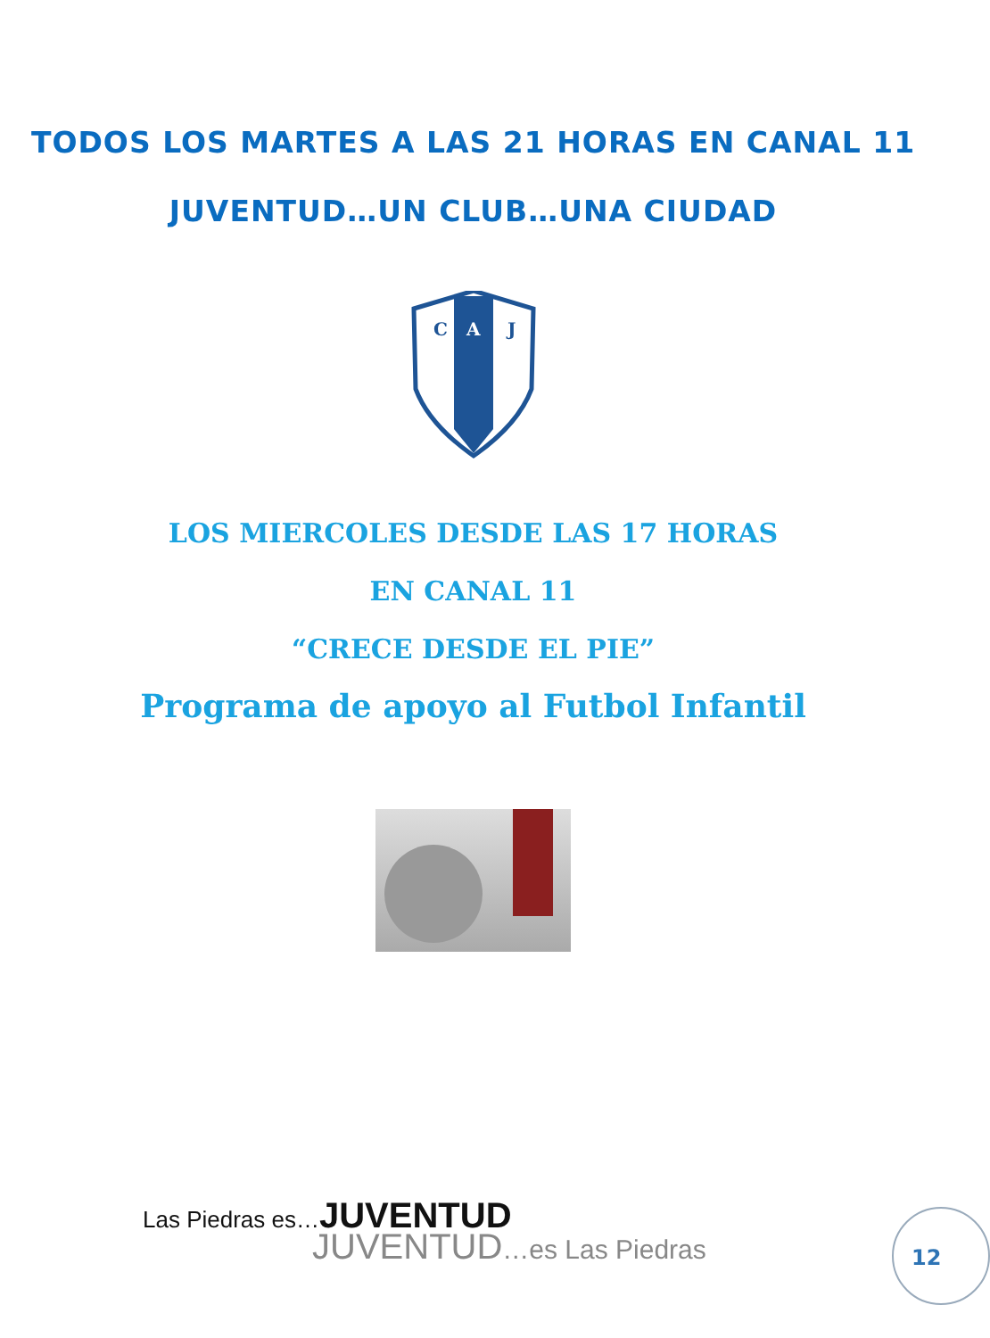TODOS LOS MARTES A LAS 21 HORAS EN CANAL 11
JUVENTUD…UN CLUB…UNA CIUDAD
C
A
J
LOS MIERCOLES DESDE LAS 17 HORAS
EN CANAL 11
“CRECE DESDE EL PIE”
Programa de apoyo al Futbol Infantil
Las Piedras es…JUVENTUD
JUVENTUD…es Las Piedras
12